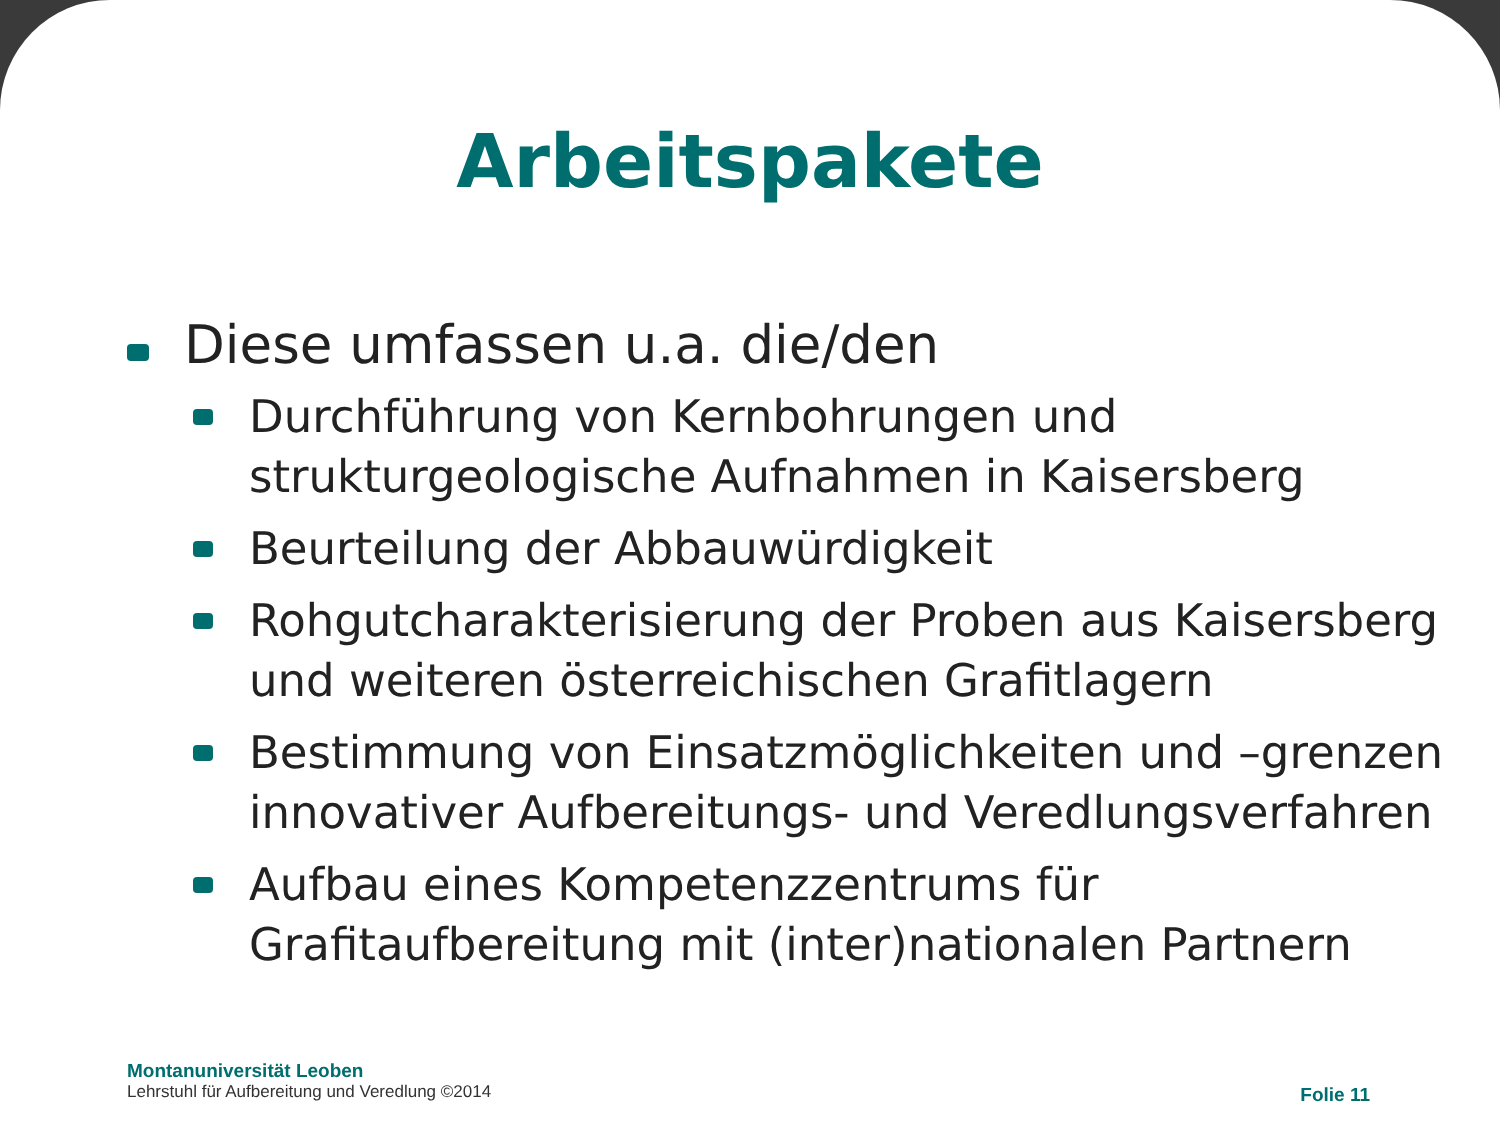Arbeitspakete
Diese umfassen u.a. die/den
Durchführung von Kernbohrungen und strukturgeologische Aufnahmen in Kaisersberg
Beurteilung der Abbauwürdigkeit
Rohgutcharakterisierung der Proben aus Kaisersberg und weiteren österreichischen Grafitlagern
Bestimmung von Einsatzmöglichkeiten und –grenzen innovativer Aufbereitungs- und Veredlungsverfahren
Aufbau eines Kompetenzzentrums für Grafitaufbereitung mit (inter)nationalen Partnern
Montanuniversität Leoben
Lehrstuhl für Aufbereitung und Veredlung ©2014
Folie 11